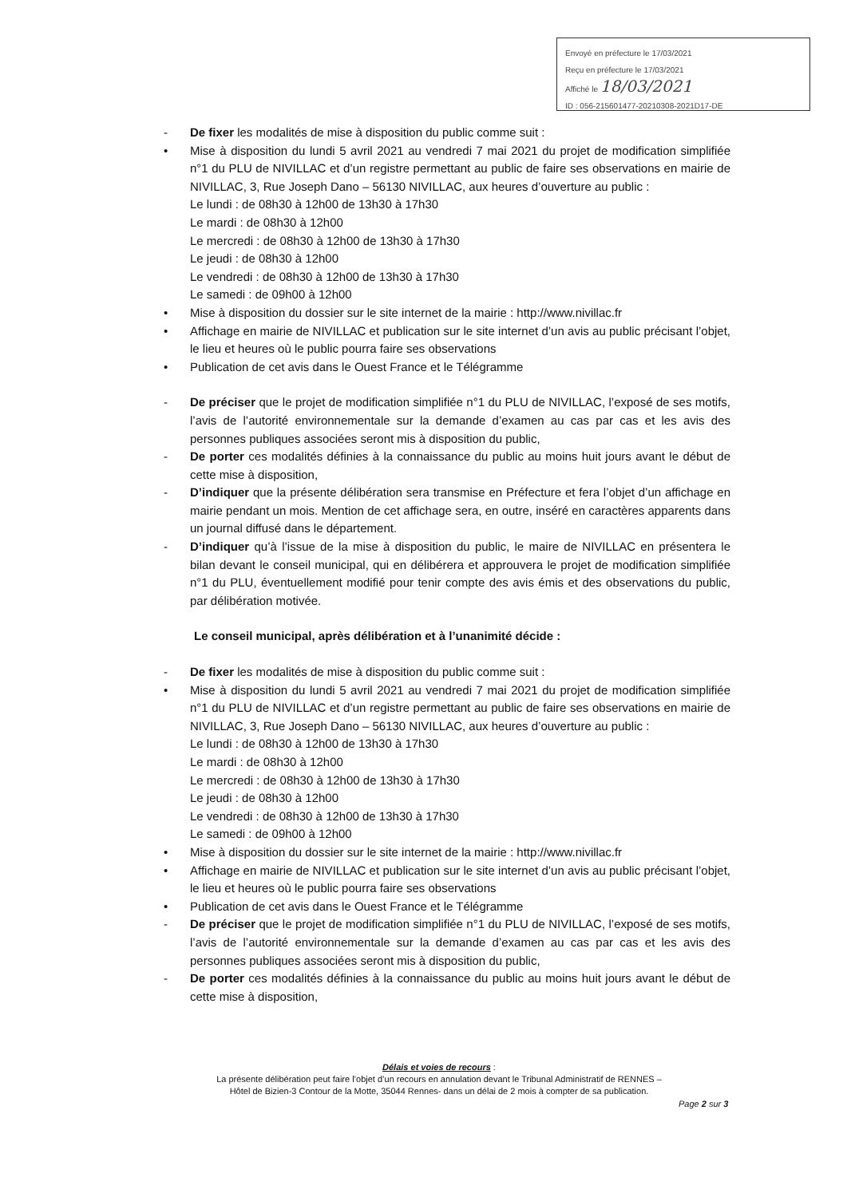Envoyé en préfecture le 17/03/2021
Reçu en préfecture le 17/03/2021
Affiché le 18/03/2021
ID : 056-215601477-20210308-2021D17-DE
- De fixer les modalités de mise à disposition du public comme suit :
• Mise à disposition du lundi 5 avril 2021 au vendredi 7 mai 2021 du projet de modification simplifiée n°1 du PLU de NIVILLAC et d’un registre permettant au public de faire ses observations en mairie de NIVILLAC, 3, Rue Joseph Dano – 56130 NIVILLAC, aux heures d’ouverture au public :
Le lundi : de 08h30 à 12h00 de 13h30 à 17h30
Le mardi : de 08h30 à 12h00
Le mercredi : de 08h30 à 12h00 de 13h30 à 17h30
Le jeudi : de 08h30 à 12h00
Le vendredi : de 08h30 à 12h00 de 13h30 à 17h30
Le samedi : de 09h00 à 12h00
• Mise à disposition du dossier sur le site internet de la mairie : http://www.nivillac.fr
• Affichage en mairie de NIVILLAC et publication sur le site internet d’un avis au public précisant l’objet, le lieu et heures où le public pourra faire ses observations
• Publication de cet avis dans le Ouest France et le Télégramme
- De préciser que le projet de modification simplifiée n°1 du PLU de NIVILLAC, l’exposé de ses motifs, l’avis de l’autorité environnementale sur la demande d’examen au cas par cas et les avis des personnes publiques associées seront mis à disposition du public,
- De porter ces modalités définies à la connaissance du public au moins huit jours avant le début de cette mise à disposition,
- D’indiquer que la présente délibération sera transmise en Préfecture et fera l’objet d’un affichage en mairie pendant un mois. Mention de cet affichage sera, en outre, inséré en caractères apparents dans un journal diffusé dans le département.
- D’indiquer qu’à l’issue de la mise à disposition du public, le maire de NIVILLAC en présentera le bilan devant le conseil municipal, qui en délibérera et approuvera le projet de modification simplifiée n°1 du PLU, éventuellement modifié pour tenir compte des avis émis et des observations du public, par délibération motivée.
Le conseil municipal, après délibération et à l’unanimité décide :
- De fixer les modalités de mise à disposition du public comme suit :
• Mise à disposition du lundi 5 avril 2021 au vendredi 7 mai 2021 du projet de modification simplifiée n°1 du PLU de NIVILLAC et d’un registre permettant au public de faire ses observations en mairie de NIVILLAC, 3, Rue Joseph Dano – 56130 NIVILLAC, aux heures d’ouverture au public :
Le lundi : de 08h30 à 12h00 de 13h30 à 17h30
Le mardi : de 08h30 à 12h00
Le mercredi : de 08h30 à 12h00 de 13h30 à 17h30
Le jeudi : de 08h30 à 12h00
Le vendredi : de 08h30 à 12h00 de 13h30 à 17h30
Le samedi : de 09h00 à 12h00
• Mise à disposition du dossier sur le site internet de la mairie : http://www.nivillac.fr
• Affichage en mairie de NIVILLAC et publication sur le site internet d’un avis au public précisant l’objet, le lieu et heures où le public pourra faire ses observations
• Publication de cet avis dans le Ouest France et le Télégramme
- De préciser que le projet de modification simplifiée n°1 du PLU de NIVILLAC, l’exposé de ses motifs, l’avis de l’autorité environnementale sur la demande d’examen au cas par cas et les avis des personnes publiques associées seront mis à disposition du public,
- De porter ces modalités définies à la connaissance du public au moins huit jours avant le début de cette mise à disposition,
Délais et voies de recours :
La présente délibération peut faire l’objet d’un recours en annulation devant le Tribunal Administratif de RENNES –
Hôtel de Bizien-3 Contour de la Motte, 35044 Rennes- dans un délai de 2 mois à compter de sa publication.
Page 2 sur 3